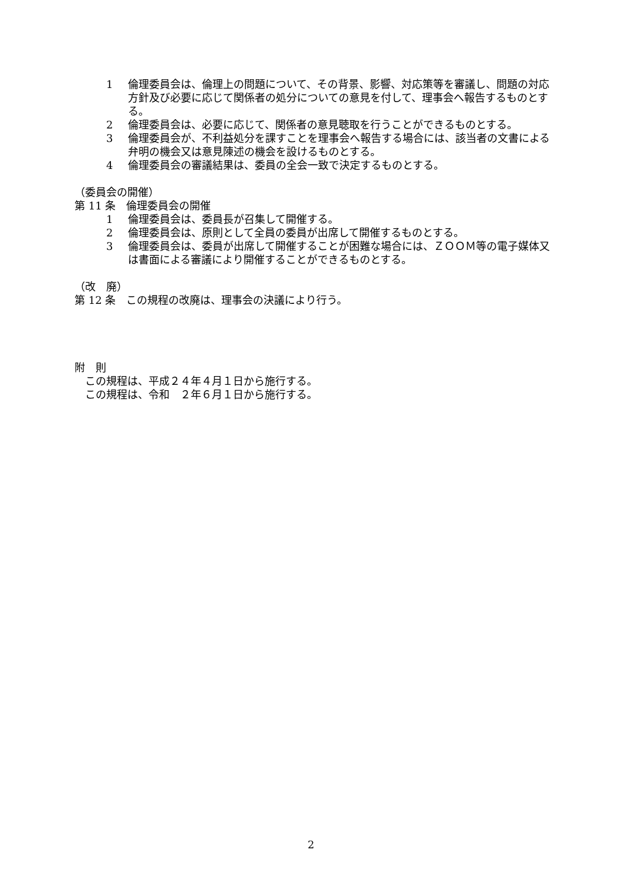1 倫理委員会は、倫理上の問題について、その背景、影響、対応策等を審議し、問題の対応方針及び必要に応じて関係者の処分についての意見を付して、理事会へ報告するものとする。
2 倫理委員会は、必要に応じて、関係者の意見聴取を行うことができるものとする。
3 倫理委員会が、不利益処分を課すことを理事会へ報告する場合には、該当者の文書による弁明の機会又は意見陳述の機会を設けるものとする。
4 倫理委員会の審議結果は、委員の全会一致で決定するものとする。
（委員会の開催）
第 11 条　倫理委員会の開催
1 倫理委員会は、委員長が召集して開催する。
2 倫理委員会は、原則として全員の委員が出席して開催するものとする。
3 倫理委員会は、委員が出席して開催することが困難な場合には、ＺＯＯＭ等の電子媒体又は書面による審議により開催することができるものとする。
（改　廃）
第 12 条　この規程の改廃は、理事会の決議により行う。
附　則
　この規程は、平成２４年４月１日から施行する。
　この規程は、令和　２年６月１日から施行する。
2